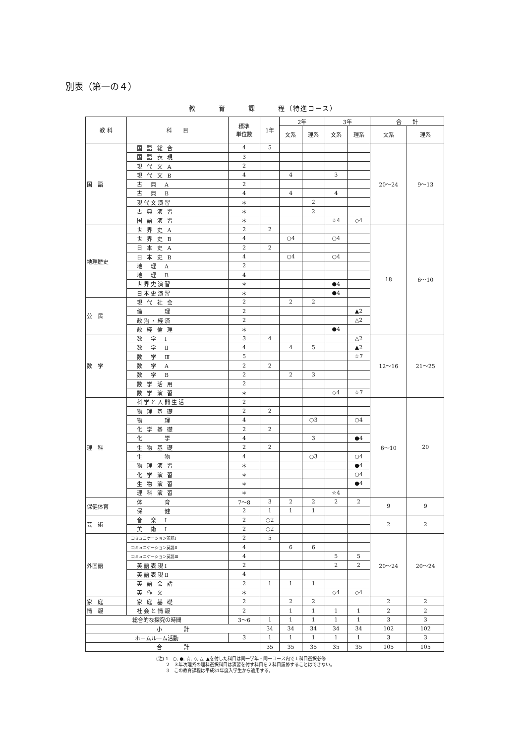別表（第一の４）
教　　　育　　　課　　　程（特進コース）
| 教 科 | 科 目 | 標準 単位数 | 1年 | 2年 | | 3年 | | 合 計 | |
| --- | --- | --- | --- | --- | --- | --- | --- | --- | --- |
| | | | | 文系 | 理系 | 文系 | 理系 | 文系 | 理系 |
| 国 語 | 国 語 総 合 | 4 | 5 | | | | | 20～24 | 9～13 |
| | 国 語 表 現 | 3 | | | | | | | |
| | 現 代 文 A | 2 | | | | | | | |
| | 現 代 文 B | 4 | | 4 | | 3 | | | |
| | 古 典 A | 2 | | | | | | | |
| | 古 典 B | 4 | | 4 | | 4 | | | |
| | 現代文演習 | ＊ | | | 2 | | | | |
| | 古 典 演 習 | ＊ | | | 2 | | | | |
| | 国 語 演 習 | ＊ | | | | ☆4 | ◇4 | | |
| 地理歴史 | 世 界 史 A | 2 | 2 | | | | | 18 | 6～10 |
| | 世 界 史 B | 4 | | ○4 | | ○4 | | | |
| | 日 本 史 A | 2 | 2 | | | | | | |
| | 日 本 史 B | 4 | | ○4 | | ○4 | | | |
| | 地 理 A | 2 | | | | | | | |
| | 地 理 B | 4 | | | | | | | |
| | 世界史演習 | ＊ | | | | ●4 | | | |
| | 日本史演習 | ＊ | | | | ●4 | | | |
| 公 民 | 現 代 社 会 | 2 | | 2 | 2 | | | | |
| | 倫 理 | 2 | | | | | ▲2 | | |
| | 政治・経済 | 2 | | | | | △2 | | |
| | 政 経 倫 理 | ＊ | | | | ●4 | | | |
| 数 学 | 数 学 Ⅰ | 3 | 4 | | | | △2 | 12～16 | 21～25 |
| | 数 学 Ⅱ | 4 | | 4 | 5 | | ▲2 | | |
| | 数 学 Ⅲ | 5 | | | | | ☆7 | | |
| | 数 学 A | 2 | 2 | | | | | | |
| | 数 学 B | 2 | | 2 | 3 | | | | |
| | 数 学 活 用 | 2 | | | | | | | |
| | 数 学 演 習 | ＊ | | | | ◇4 | ☆7 | | |
| 理 科 | 科学と人間生活 | 2 | | | | | | 6～10 | 20 |
| | 物 理 基 礎 | 2 | 2 | | | | | | |
| | 物 理 | 4 | | | ○3 | | ○4 | | |
| | 化 学 基 礎 | 2 | 2 | | | | | | |
| | 化 学 | 4 | | | 3 | | ●4 | | |
| | 生 物 基 礎 | 2 | 2 | | | | | | |
| | 生 物 | 4 | | | ○3 | | ○4 | | |
| | 物 理 演 習 | ＊ | | | | | ●4 | | |
| | 化 学 演 習 | ＊ | | | | | ○4 | | |
| | 生 物 演 習 | ＊ | | | | | ●4 | | |
| | 理 科 演 習 | ＊ | | | | ☆4 | | | |
| 保健体育 | 体 育 | 7～8 | 3 | 2 | 2 | 2 | 2 | 9 | 9 |
| | 保 健 | 2 | 1 | 1 | 1 | | | | |
| 芸 術 | 音 楽 Ⅰ | 2 | ○2 | | | | | 2 | 2 |
| | 美 術 Ⅰ | 2 | ○2 | | | | | | |
| 外国語 | コミュニケーション英語Ⅰ | 2 | 5 | | | | | 20～24 | 20～24 |
| | コミュニケーション英語Ⅱ | 4 | | 6 | 6 | | | | |
| | コミュニケーション英語Ⅲ | 4 | | | | 5 | 5 | | |
| | 英語表現Ⅰ | 2 | | | | 2 | 2 | | |
| | 英語表現Ⅱ | 4 | | | | | | | |
| | 英 語 会 話 | 2 | 1 | 1 | 1 | | | | |
| | 英 作 文 | ＊ | | | | ◇4 | ◇4 | | |
| 家 庭 | 家 庭 基 礎 | 2 | | 2 | 2 | | | 2 | 2 |
| 情 報 | 社会と情報 | 2 | | 1 | 1 | 1 | 1 | 2 | 2 |
| 総合的な探究の時間 | | 3～6 | 1 | 1 | 1 | 1 | 1 | 3 | 3 |
| 小 計 | | | 34 | 34 | 34 | 34 | 34 | 102 | 102 |
| ホームルーム活動 | | 3 | 1 | 1 | 1 | 1 | 1 | 3 | 3 |
| 合 計 | | | 35 | 35 | 35 | 35 | 35 | 105 | 105 |
(注) 1　○, ●, ☆, ◇, △, ▲を付した科目は同一学年・同一コース内で１科目選択必修
　　 2　３年次理系の理科選択科目は演習を付す科目を２科目履修することはできない。
　　 3　この教育課程は平成31年度入学生から適用する。